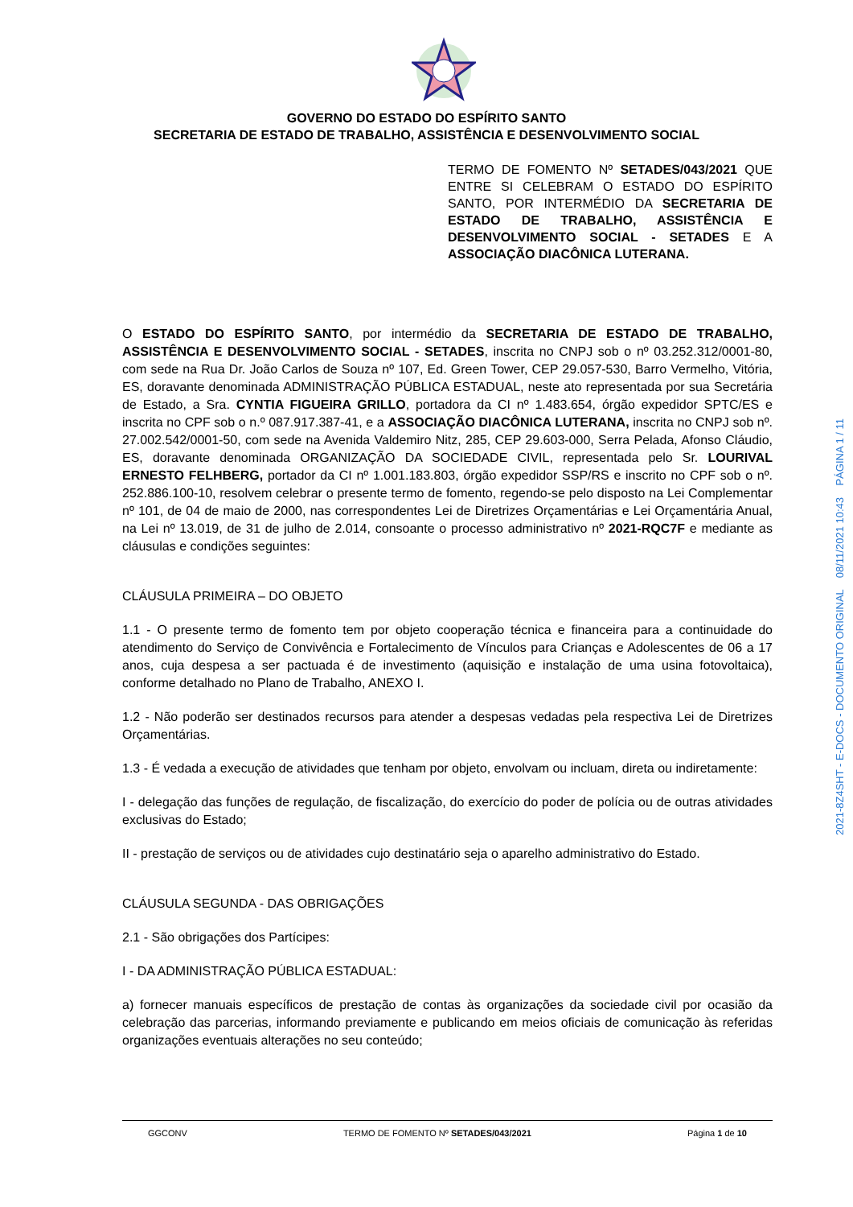GOVERNO DO ESTADO DO ESPÍRITO SANTO
SECRETARIA DE ESTADO DE TRABALHO, ASSISTÊNCIA E DESENVOLVIMENTO SOCIAL
TERMO DE FOMENTO Nº SETADES/043/2021 QUE ENTRE SI CELEBRAM O ESTADO DO ESPÍRITO SANTO, POR INTERMÉDIO DA SECRETARIA DE ESTADO DE TRABALHO, ASSISTÊNCIA E DESENVOLVIMENTO SOCIAL - SETADES E A ASSOCIAÇÃO DIACÔNICA LUTERANA.
O ESTADO DO ESPÍRITO SANTO, por intermédio da SECRETARIA DE ESTADO DE TRABALHO, ASSISTÊNCIA E DESENVOLVIMENTO SOCIAL - SETADES, inscrita no CNPJ sob o nº 03.252.312/0001-80, com sede na Rua Dr. João Carlos de Souza nº 107, Ed. Green Tower, CEP 29.057-530, Barro Vermelho, Vitória, ES, doravante denominada ADMINISTRAÇÃO PÚBLICA ESTADUAL, neste ato representada por sua Secretária de Estado, a Sra. CYNTIA FIGUEIRA GRILLO, portadora da CI nº 1.483.654, órgão expedidor SPTC/ES e inscrita no CPF sob o n.º 087.917.387-41, e a ASSOCIAÇÃO DIACÔNICA LUTERANA, inscrita no CNPJ sob nº. 27.002.542/0001-50, com sede na Avenida Valdemiro Nitz, 285, CEP 29.603-000, Serra Pelada, Afonso Cláudio, ES, doravante denominada ORGANIZAÇÃO DA SOCIEDADE CIVIL, representada pelo Sr. LOURIVAL ERNESTO FELHBERG, portador da CI nº 1.001.183.803, órgão expedidor SSP/RS e inscrito no CPF sob o nº. 252.886.100-10, resolvem celebrar o presente termo de fomento, regendo-se pelo disposto na Lei Complementar nº 101, de 04 de maio de 2000, nas correspondentes Lei de Diretrizes Orçamentárias e Lei Orçamentária Anual, na Lei nº 13.019, de 31 de julho de 2.014, consoante o processo administrativo nº 2021-RQC7F e mediante as cláusulas e condições seguintes:
CLÁUSULA PRIMEIRA – DO OBJETO
1.1 - O presente termo de fomento tem por objeto cooperação técnica e financeira para a continuidade do atendimento do Serviço de Convivência e Fortalecimento de Vínculos para Crianças e Adolescentes de 06 a 17 anos, cuja despesa a ser pactuada é de investimento (aquisição e instalação de uma usina fotovoltaica), conforme detalhado no Plano de Trabalho, ANEXO I.
1.2 - Não poderão ser destinados recursos para atender a despesas vedadas pela respectiva Lei de Diretrizes Orçamentárias.
1.3 - É vedada a execução de atividades que tenham por objeto, envolvam ou incluam, direta ou indiretamente:
I - delegação das funções de regulação, de fiscalização, do exercício do poder de polícia ou de outras atividades exclusivas do Estado;
II - prestação de serviços ou de atividades cujo destinatário seja o aparelho administrativo do Estado.
CLÁUSULA SEGUNDA - DAS OBRIGAÇÕES
2.1 - São obrigações dos Partícipes:
I - DA ADMINISTRAÇÃO PÚBLICA ESTADUAL:
a) fornecer manuais específicos de prestação de contas às organizações da sociedade civil por ocasião da celebração das parcerias, informando previamente e publicando em meios oficiais de comunicação às referidas organizações eventuais alterações no seu conteúdo;
2021-8Z4SHT - E-DOCS - DOCUMENTO ORIGINAL 08/11/2021 10:43 PÁGINA 1 / 11
GGCONV TERMO DE FOMENTO Nº SETADES/043/2021 Página 1 de 10